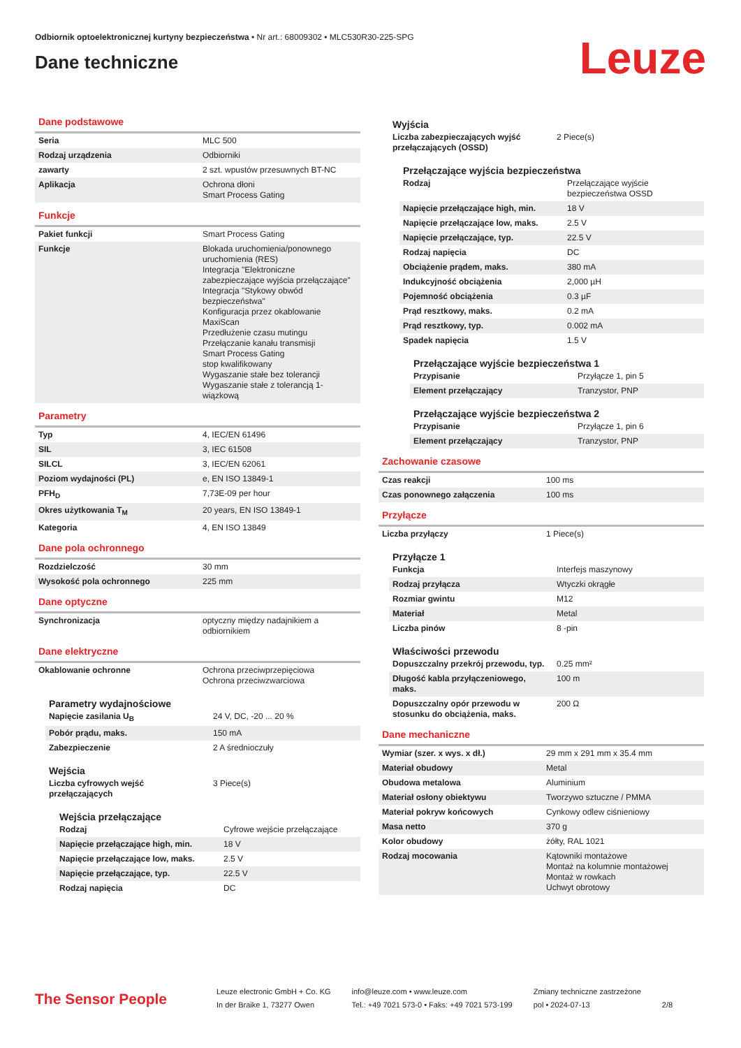Odbiornik optoelektronicznej kurtyny bezpieczeństwa • Nr art.: 68009302 • MLC530R30-225-SPG
Dane techniczne
Leuze
Dane podstawowe
| Seria | MLC 500 |
| Rodzaj urządzenia | Odbiorniki |
| zawarty | 2 szt. wpustów przesuwnych BT-NC |
| Aplikacja | Ochrona dłoni Smart Process Gating |
Funkcje
| Pakiet funkcji | Smart Process Gating |
| Funkcje | Blokada uruchomienia/ponownego uruchomienia (RES) Integracja "Elektroniczne zabezpieczające wyjścia przełączające" Integracja "Stykowy obwód bezpieczeństwa" Konfiguracja przez okablowanie MaxiScan Przedłużenie czasu mutingu Przełączanie kanału transmisji Smart Process Gating stop kwalifikowany Wygaszanie stałe bez tolerancji Wygaszanie stałe z tolerancją 1-wiązkową |
Parametry
| Typ | 4, IEC/EN 61496 |
| SIL | 3, IEC 61508 |
| SILCL | 3, IEC/EN 62061 |
| Poziom wydajności (PL) | e, EN ISO 13849-1 |
| PFH<sub>D</sub> | 7,73E-09 per hour |
| Okres użytkowania T<sub>M</sub> | 20 years, EN ISO 13849-1 |
| Kategoria | 4, EN ISO 13849 |
Dane pola ochronnego
| Rozdzielczość | 30 mm |
| Wysokość pola ochronnego | 225 mm |
Dane optyczne
| Synchronizacja | optyczny między nadajnikiem a odbiornikiem |
Dane elektryczne
| Okablowanie ochronne | Ochrona przeciwprzepięciowa Ochrona przeciwzwarciowa |
Parametry wydajnościowe
| Napięcie zasilania U<sub>B</sub> | 24 V, DC, -20 ... 20 % |
| Pobór prądu, maks. | 150 mA |
| Zabezpieczenie | 2 A średnioczuły |
Wejścia
| Liczba cyfrowych wejść przełączających | 3 Piece(s) |
Wejścia przełączające
| Rodzaj | Cyfrowe wejście przełączające |
| Napięcie przełączające high, min. | 18 V |
| Napięcie przełączające low, maks. | 2.5 V |
| Napięcie przełączające, typ. | 22.5 V |
| Rodzaj napięcia | DC |
Wyjścia
| Liczba zabezpieczających wyjść przełączających (OSSD) | 2 Piece(s) |
Przełączające wyjścia bezpieczeństwa
| Rodzaj | Przełączające wyjście bezpieczeństwa OSSD |
| Napięcie przełączające high, min. | 18 V |
| Napięcie przełączające low, maks. | 2.5 V |
| Napięcie przełączające, typ. | 22.5 V |
| Rodzaj napięcia | DC |
| Obciążenie prądem, maks. | 380 mA |
| Indukcyjność obciążenia | 2,000 µH |
| Pojemność obciążenia | 0.3 µF |
| Prąd resztkowy, maks. | 0.2 mA |
| Prąd resztkowy, typ. | 0.002 mA |
| Spadek napięcia | 1.5 V |
Przełączające wyjście bezpieczeństwa 1
| Przypisanie | Przyłącze 1, pin 5 |
| Element przełączający | Tranzystor, PNP |
Przełączające wyjście bezpieczeństwa 2
| Przypisanie | Przyłącze 1, pin 6 |
| Element przełączający | Tranzystor, PNP |
Zachowanie czasowe
| Czas reakcji | 100 ms |
| Czas ponownego załączenia | 100 ms |
Przyłącze
| Liczba przyłączy | 1 Piece(s) |
Przyłącze 1
| Funkcja | Interfejs maszynowy |
| Rodzaj przyłącza | Wtyczki okrągłe |
| Rozmiar gwintu | M12 |
| Materiał | Metal |
| Liczba pinów | 8 -pin |
Właściwości przewodu
| Dopuszczalny przekrój przewodu, typ. | 0.25 mm² |
| Długość kabla przyłączeniowego, maks. | 100 m |
| Dopuszczalny opór przewodu w stosunku do obciążenia, maks. | 200 Ω |
Dane mechaniczne
| Wymiar (szer. x wys. x dł.) | 29 mm x 291 mm x 35.4 mm |
| Materiał obudowy | Metal |
| Obudowa metalowa | Aluminium |
| Materiał osłony obiektywu | Tworzywo sztuczne / PMMA |
| Materiał pokryw końcowych | Cynkowy odlew ciśnieniowy |
| Masa netto | 370 g |
| Kolor obudowy | żółty, RAL 1021 |
| Rodzaj mocowania | Kątowniki montażowe Montaż na kolumnie montażowej Montaż w rowkach Uchwyt obrotowy |
The Sensor People
Leuze electronic GmbH + Co. KG
In der Braike 1, 73277 Owen
info@leuze.com • www.leuze.com
Tel.: +49 7021 573-0 • Faks: +49 7021 573-199
Zmiany techniczne zastrzeżone
pol • 2024-07-13
2/8